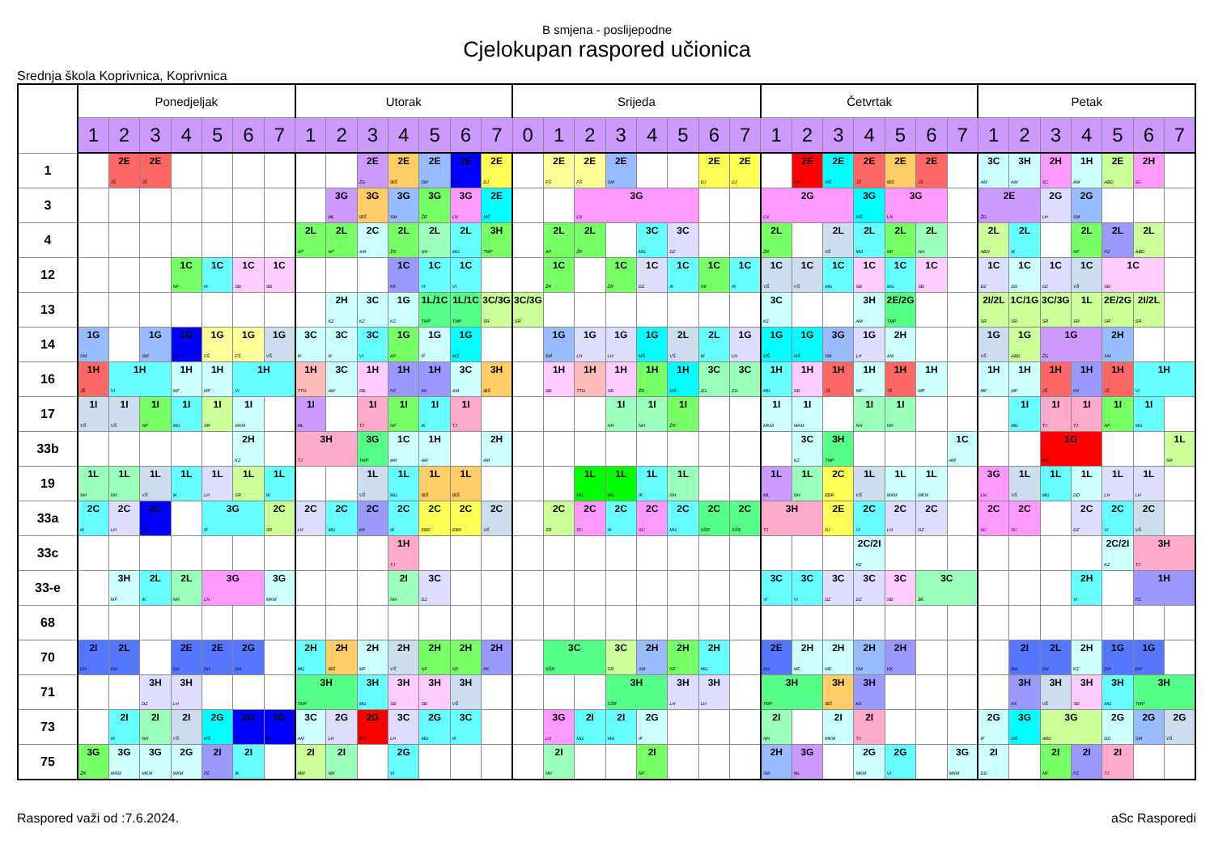B smjena - poslijepodne
Cjelokupan raspored učionica
Srednja škola Koprivnica, Koprivnica
| | Ponedjeljak | | | | | | | Utorak | | | | | | | Srijeda | | | | | | | | Četvrtak | | | | | | | Petak | | | | | | |
| --- | --- | --- | --- | --- | --- | --- | --- | --- | --- | --- | --- | --- | --- | --- | --- | --- | --- | --- | --- | --- | --- | --- | --- | --- | --- | --- | --- | --- | --- | --- | --- | --- | --- | --- | --- | --- |
| | 1 | 2 | 3 | 4 | 5 | 6 | 7 | 1 | 2 | 3 | 4 | 5 | 6 | 7 | 0 | 1 | 2 | 3 | 4 | 5 | 6 | 7 | 1 | 2 | 3 | 4 | 5 | 6 | 7 | 1 | 2 | 3 | 4 | 5 | 6 | 7 |
| 1 | | 2E JŠ | 2E JŠ | | | | | | | 2E ŽG | 2E IBŠ | 2E SM | 2E ZH | 2E DJ | | 2E FŠ | 2E FŠ | 2E SM | | | 2E DJ | 2E DJ | | 2E BM | 2E MŠ | 2E JŠ | 2E IBŠ | 2E JŠ | | 3C AM | 3H AM | 2H SC | 1H AM | 2E ABD | 2H SC | |
| 3 | | | | | | | | | 3G ML | 3G IBŠ | 3G SM | 3G ŽR | 3G LN | 2E MŠ | | | 3G LN | | | | | | 2G LN | | | 3G MŠ | 3G LN | | | 2E ŽG | | 2G LH | 2G SM | | | |
| 4 | | | | | | | | 2L AP | 2L AP | 2C AM | 2L ŽR | 2L NH | 2L MG | 3H TMP | | 2L AP | 2L ŽR | | 3C MG | 3C DZ | | | 2L ŽR | | 2L VŠ | 2L MG | 2L NF | 2L NH | | 2L ABD | 2L IK | | 2L NF | 2L PZ | 2L ABD | |
| 12 | | | | 1C NF | 1C IK | 1C SĐ | 1C SĐ | | | | 1C KK | 1C VI | 1C VI | | | 1C ŽR | | 1C ŽR | 1C DZ | 1C IK | 1C NF | 1C IK | 1C VŠ | 1C VŠ | 1C MG | 1C SĐ | 1C MG | 1C SĐ | | 1C DZ | 1C DD | 1C DZ | 1C VŠ | 1C SĐ | | |
| 13 | | | | | | | | | 2H KZ | 3C KZ | 1G KZ | 1L/1C TMP | 1L/1C TMP | 3C/3G SR | 3C/3G SR | | | | | | | | 3C KZ | | | 3H AM | 2E/2G TMP | | | 2I/2L SR | 1C/1G SR | 3C/3G SR | 1L SR | 2E/2G SR | 2I/2L SR | |
| 14 | 1G SM | | 1G SM | 1G ZK | 1G FŠ | 1G FŠ | 1G VŠ | 3C IK | 3C IK | 3C VI | 1G AP | 1G IF | 1G MŠ | | | 1G SM | 1G LH | 1G LH | 1G MŠ | 2L VŠ | 2L IK | 1G LH | 1G MŠ | 1G MŠ | 3G SM | 1G LH | 2H AM | | | 1G VŠ | 1G ABD | 1G ŽG | | 2H SM | | |
| 16 | 1H JŠ | 1H VI | | 1H MF | 1H MF | 1H VI | | 1H TTG | 3C AM | 1H SĐ | 1H PZ | 1H KK | 3C AM | 3H IBŠ | | 1H SĐ | 1H TTG | 1H SĐ | 1H ŽR | 1H MŠ | 3C ZG | 3C ZG | 1H MG | 1H SĐ | 1H JŠ | 1H MF | 1H JŠ | 1H MF | | 1H MF | 1H MF | 1H JŠ | 1H KK | 1H JŠ | 1H VI | |
| 17 | 1I VŠ | 1I VŠ | 1I NF | 1I MG | 1I SR | 1I MKM | | 1I ML | | 1I TJ | 1I NF | 1I IK | 1I TJ | | | | | 1I NH | 1I NH | 1I ŽR | | | 1I MKM | 1I MKM | | 1I NH | 1I NH | | | | 1I MG | 1I TJ | 1I TJ | 1I NF | 1I MG | |
| 33b | | | | | | 2H KZ | | 3H TJ | | 3G TMP | 1C AM | 1H AM | | 2H AM | | | | | | | | | | 3C KZ | 3H TMP | | | | 1C AM | | | 1G BM | | | | 1L SR |
| 19 | 1L NH | 1L NH | 1L VŠ | 1L IK | 1L LH | 1L SR | 1L IK | | | 1L VŠ | 1L MG | 1L IBŠ | 1L IBŠ | | | | 1L MG | 1L MG | 1L IK | 1L NH | | | 1L ML | 1L NH | 2C EBR | 1L VŠ | 1L MKM | 1L MKM | | 3G LN | 1L VŠ | 1L MG | 1L DD | 1L LH | 1L LH | |
| 33a | 2C IK | 2C LH | 2C ZK | | 3G IF | | 2C SR | 2C LH | 2C MG | 2C KK | 2C IK | 2C EBR | 2C EBR | 2C VŠ | | 2C SR | 2C SC | 2C IK | 2C SC | 2C MG | 2C SŠR | 2C SŠR | 3H TJ | | 2E DJ | 2C VI | 2C LH | 2C DZ | | 2C SC | 2C SC | | 2C DZ | 2C VI | 2C VŠ | |
| 33c | | | | | | | | | | | 1H TJ | | | | | | | | | | | | | | | 2C/2I KZ | | | | | | | | 2C/2I KZ | 3H TJ | |
| 33-e | | 3H MF | 2L IK | 2L NH | 3G LN | | 3G MKM | | | | 2I NH | 3C DZ | | | | | | | | | | | 3C VI | 3C VI | 3C DZ | 3C DZ | 3C SĐ | 3C BK | | | | | 2H VI | | 1H PZ | |
| 68 | | | | | | | | | | | | | | | | | | | | | | | | | | | | | | | | | | | | |
| 70 | 2I DH | 2L DH | | 2E DH | 2E DH | 2G DH | | 2H MG | 2H IBŠ | 2H MF | 2H VŠ | 2H NF | 2H NF | 2H KK | | 3C SŠR | | 3C SR | 2H SM | 2H NF | 2H MG | | 2E DH | 2H MF | 2H MF | 2H SM | 2H KK | | | | 2I DH | 2L DH | 2H KZ | 1G DH | 1G DH | |
| 71 | | | 3H DZ | 3H LH | | | | 3H TMP | | 3H MG | 3H SĐ | 3H SĐ | 3H VŠ | | | | | 3H SŠR | | 3H LH | 3H LH | | 3H TMP | | 3H IBŠ | 3H KK | | | | | 3H KK | 3H VŠ | 3H SĐ | 3H MG | 3H TMP | |
| 73 | | 2I IK | 2I NH | 2I VŠ | 2G MŠ | 2G DK | 2G DK | 3C AM | 2G LH | 2G BM | 3C LH | 2G MG | 3C IK | | | 3G LN | 2I MG | 2I MG | 2G IF | | | | 2I NH | | 2I MKM | 2I TJ | | | | 2G IF | 3G MŠ | 3G ABD | | 2G DD | 2G SM | 2G VŠ |
| 75 | 3G ŽR | 3G MKM | 3G MKM | 2G MKM | 2I PZ | 2I IK | | 2I MM | 2I NH | | 2G VI | | | | | 2I NH | | | 2I NF | | | | 2H SM | 3G ML | | 2G MKM | 2G VI | | 3G MKM | 2I DD | | 2I NF | 2I PZ | 2I TJ | | |
Raspored važi od :7.6.2024. aSc Rasporedi